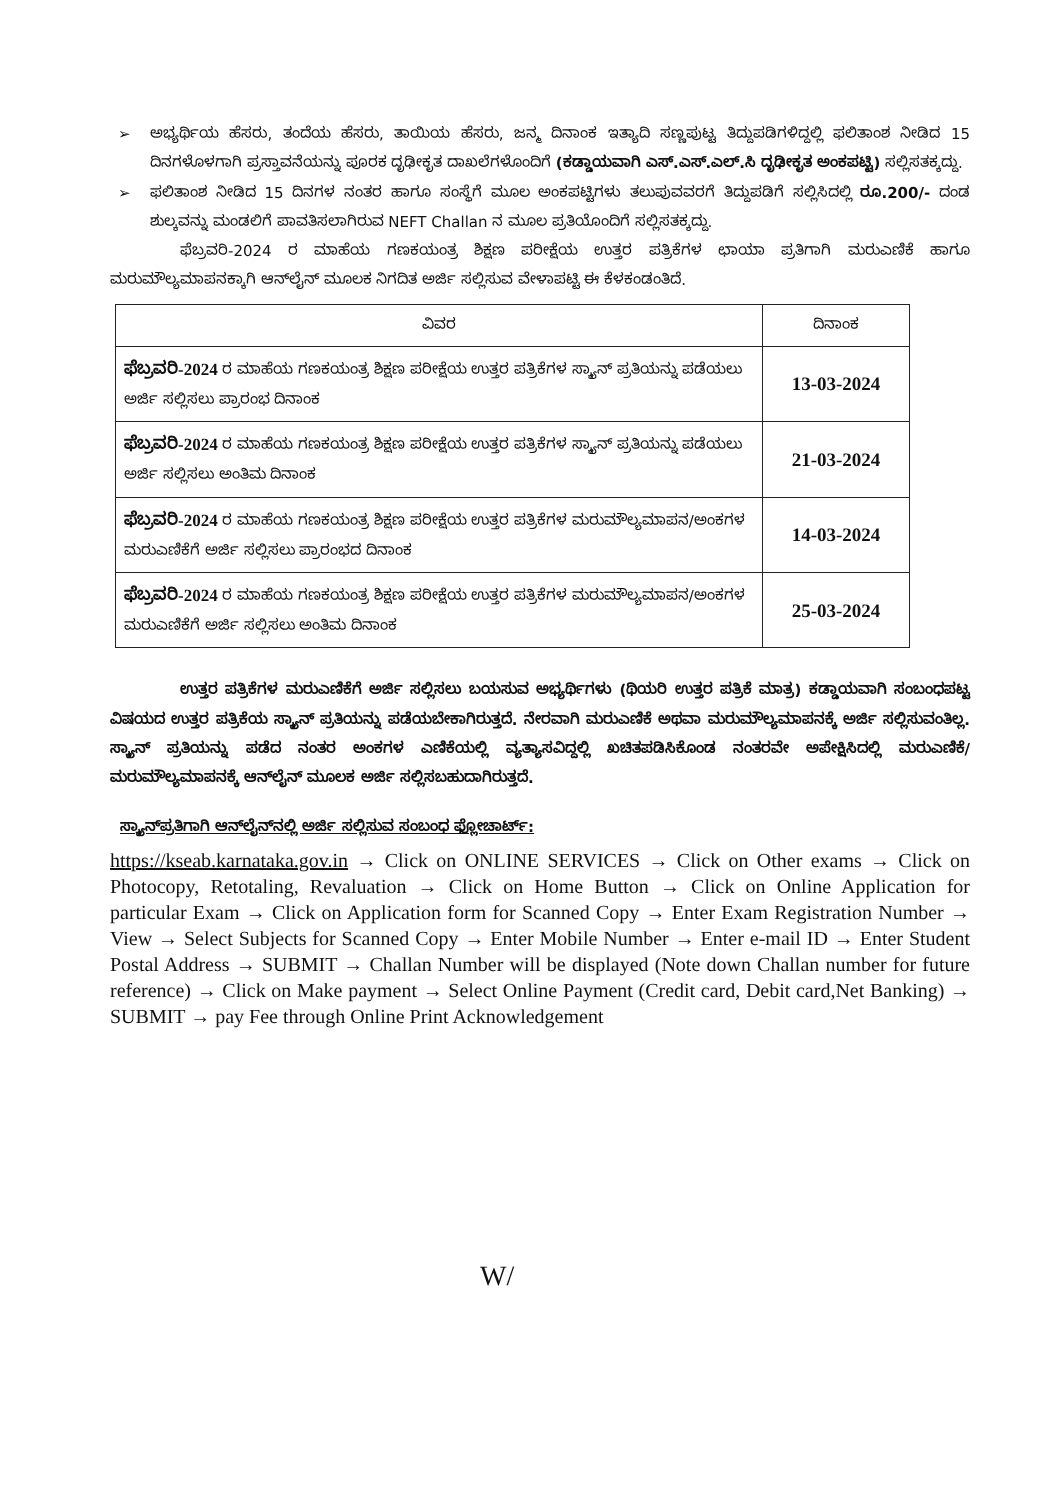➢ ಅಭ್ಯರ್ಥಿಯ ಹೆಸರು, ತಂದೆಯ ಹೆಸರು, ತಾಯಿಯ ಹೆಸರು, ಜನ್ಮ ದಿನಾಂಕ ಇತ್ಯಾದಿ ಸಣ್ಣಪುಟ್ಟ ತಿದ್ದುಪಡಿಗಳಿದ್ದಲ್ಲಿ ಫಲಿತಾಂಶ ನೀಡಿದ 15 ದಿನಗಳೊಳಗಾಗಿ ಪ್ರಸ್ತಾವನೆಯನ್ನು ಪೂರಕ ದೃಢೀಕೃತ ದಾಖಲೆಗಳೊಂದಿಗೆ (ಕಡ್ಡಾಯವಾಗಿ ಎಸ್.ಎಸ್.ಎಲ್.ಸಿ ದೃಢೀಕೃತ ಅಂಕಪಟ್ಟಿ) ಸಲ್ಲಿಸತಕ್ಕದ್ದು.
➢ ಫಲಿತಾಂಶ ನೀಡಿದ 15 ದಿನಗಳ ನಂತರ ಹಾಗೂ ಸಂಸ್ಥೆಗೆ ಮೂಲ ಅಂಕಪಟ್ಟಿಗಳು ತಲುಪುವವರಗೆ ತಿದ್ದುಪಡಿಗೆ ಸಲ್ಲಿಸಿದಲ್ಲಿ ರೂ.200/- ದಂಡ ಶುಲ್ಕವನ್ನು ಮಂಡಲಿಗೆ ಪಾವತಿಸಲಾಗಿರುವ NEFT Challan ನ ಮೂಲ ಪ್ರತಿಯೊಂದಿಗೆ ಸಲ್ಲಿಸತಕ್ಕದ್ದು.
ಫೆಬ್ರವರಿ-2024 ರ ಮಾಹೆಯ ಗಣಕಯಂತ್ರ ಶಿಕ್ಷಣ ಪರೀಕ್ಷೆಯ ಉತ್ತರ ಪತ್ರಿಕೆಗಳ ಛಾಯಾ ಪ್ರತಿಗಾಗಿ ಮರುಎಣಿಕೆ ಹಾಗೂ ಮರುಮೌಲ್ಯಮಾಪನಕ್ಕಾಗಿ ಆನ್‌ಲೈನ್ ಮೂಲಕ ನಿಗದಿತ ಅರ್ಜಿ ಸಲ್ಲಿಸುವ ವೇಳಾಪಟ್ಟಿ ಈ ಕೆಳಕಂಡಂತಿದೆ.
| ವಿವರ | ದಿನಾಂಕ |
| --- | --- |
| ಫೆಬ್ರವರಿ-2024 ರ ಮಾಹೆಯ ಗಣಕಯಂತ್ರ ಶಿಕ್ಷಣ ಪರೀಕ್ಷೆಯ ಉತ್ತರ ಪತ್ರಿಕೆಗಳ ಸ್ಕ್ಯಾನ್ ಪ್ರತಿಯನ್ನು ಪಡೆಯಲು ಅರ್ಜಿ ಸಲ್ಲಿಸಲು ಪ್ರಾರಂಭ ದಿನಾಂಕ | 13-03-2024 |
| ಫೆಬ್ರವರಿ-2024 ರ ಮಾಹೆಯ ಗಣಕಯಂತ್ರ ಶಿಕ್ಷಣ ಪರೀಕ್ಷೆಯ ಉತ್ತರ ಪತ್ರಿಕೆಗಳ ಸ್ಕ್ಯಾನ್ ಪ್ರತಿಯನ್ನು ಪಡೆಯಲು ಅರ್ಜಿ ಸಲ್ಲಿಸಲು ಅಂತಿಮ ದಿನಾಂಕ | 21-03-2024 |
| ಫೆಬ್ರವರಿ-2024 ರ ಮಾಹೆಯ ಗಣಕಯಂತ್ರ ಶಿಕ್ಷಣ ಪರೀಕ್ಷೆಯ ಉತ್ತರ ಪತ್ರಿಕೆಗಳ ಮರುಮೌಲ್ಯಮಾಪನ/ಅಂಕಗಳ ಮರುಎಣಿಕೆಗೆ ಅರ್ಜಿ ಸಲ್ಲಿಸಲು ಪ್ರಾರಂಭದ ದಿನಾಂಕ | 14-03-2024 |
| ಫೆಬ್ರವರಿ-2024 ರ ಮಾಹೆಯ ಗಣಕಯಂತ್ರ ಶಿಕ್ಷಣ ಪರೀಕ್ಷೆಯ ಉತ್ತರ ಪತ್ರಿಕೆಗಳ ಮರುಮೌಲ್ಯಮಾಪನ/ಅಂಕಗಳ ಮರುಎಣಿಕೆಗೆ ಅರ್ಜಿ ಸಲ್ಲಿಸಲು ಅಂತಿಮ ದಿನಾಂಕ | 25-03-2024 |
ಉತ್ತರ ಪತ್ರಿಕೆಗಳ ಮರುಎಣಿಕೆಗೆ ಅರ್ಜಿ ಸಲ್ಲಿಸಲು ಬಯಸುವ ಅಭ್ಯರ್ಥಿಗಳು (ಥಿಯರಿ ಉತ್ತರ ಪತ್ರಿಕೆ ಮಾತ್ರ) ಕಡ್ಡಾಯವಾಗಿ ಸಂಬಂಧಪಟ್ಟ ವಿಷಯದ ಉತ್ತರ ಪತ್ರಿಕೆಯ ಸ್ಕ್ಯಾನ್ ಪ್ರತಿಯನ್ನು ಪಡೆಯಬೇಕಾಗಿರುತ್ತದೆ. ನೇರವಾಗಿ ಮರುಎಣಿಕೆ ಅಥವಾ ಮರುಮೌಲ್ಯಮಾಪನಕ್ಕೆ ಅರ್ಜಿ ಸಲ್ಲಿಸುವಂತಿಲ್ಲ. ಸ್ಕ್ಯಾನ್ ಪ್ರತಿಯನ್ನು ಪಡೆದ ನಂತರ ಅಂಕಗಳ ಎಣಿಕೆಯಲ್ಲಿ ವ್ಯತ್ಯಾಸವಿದ್ದಲ್ಲಿ ಖಚಿತಪಡಿಸಿಕೊಂಡ ನಂತರವೇ ಅಪೇಕ್ಷಿಸಿದಲ್ಲಿ ಮರುಎಣಿಕೆ/ಮರುಮೌಲ್ಯಮಾಪನಕ್ಕೆ ಆನ್‌ಲೈನ್ ಮೂಲಕ ಅರ್ಜಿ ಸಲ್ಲಿಸಬಹುದಾಗಿರುತ್ತದೆ.
ಸ್ಕ್ಯಾನ್‌ಪ್ರತಿಗಾಗಿ ಆನ್‌ಲೈನ್‌ನಲ್ಲಿ ಅರ್ಜಿ ಸಲ್ಲಿಸುವ ಸಂಬಂಧ ಫ್ಲೋಚಾರ್ಟ್:
https://kseab.karnataka.gov.in → Click on ONLINE SERVICES → Click on Other exams → Click on Photocopy, Retotaling, Revaluation → Click on Home Button → Click on Online Application for particular Exam → Click on Application form for Scanned Copy → Enter Exam Registration Number → View → Select Subjects for Scanned Copy → Enter Mobile Number → Enter e-mail ID → Enter Student Postal Address → SUBMIT → Challan Number will be displayed (Note down Challan number for future reference) → Click on Make payment → Select Online Payment (Credit card, Debit card,Net Banking) → SUBMIT → pay Fee through Online Print Acknowledgement
W/